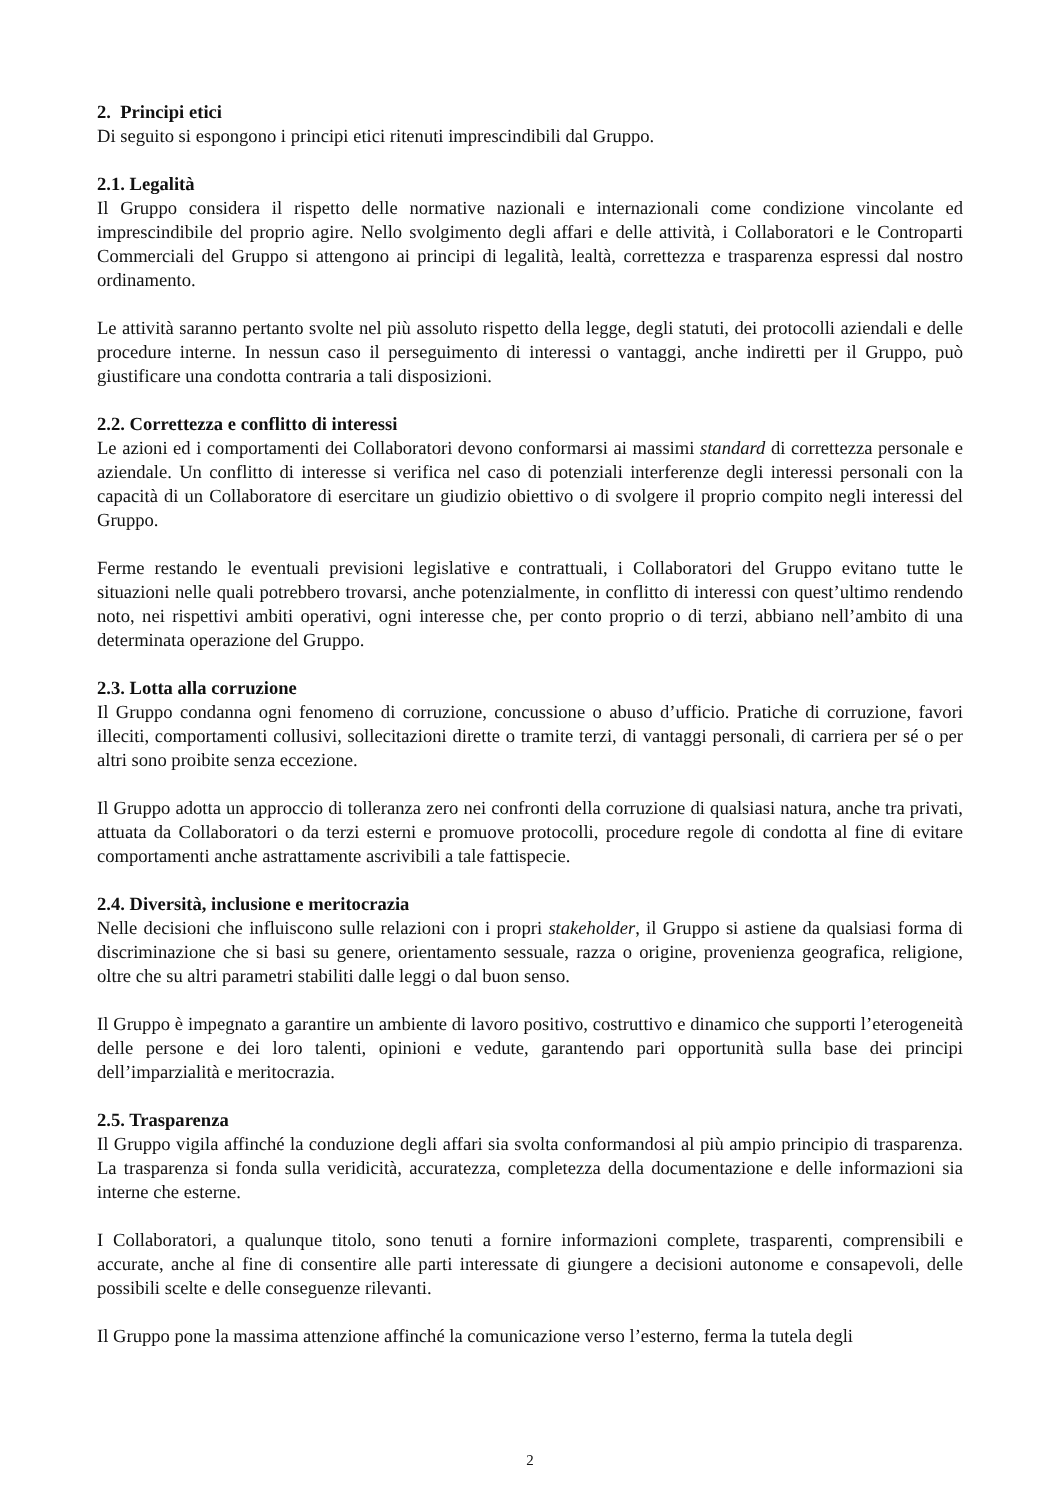2. Principi etici
Di seguito si espongono i principi etici ritenuti imprescindibili dal Gruppo.
2.1. Legalità
Il Gruppo considera il rispetto delle normative nazionali e internazionali come condizione vincolante ed imprescindibile del proprio agire. Nello svolgimento degli affari e delle attività, i Collaboratori e le Controparti Commerciali del Gruppo si attengono ai principi di legalità, lealtà, correttezza e trasparenza espressi dal nostro ordinamento.
Le attività saranno pertanto svolte nel più assoluto rispetto della legge, degli statuti, dei protocolli aziendali e delle procedure interne. In nessun caso il perseguimento di interessi o vantaggi, anche indiretti per il Gruppo, può giustificare una condotta contraria a tali disposizioni.
2.2. Correttezza e conflitto di interessi
Le azioni ed i comportamenti dei Collaboratori devono conformarsi ai massimi standard di correttezza personale e aziendale. Un conflitto di interesse si verifica nel caso di potenziali interferenze degli interessi personali con la capacità di un Collaboratore di esercitare un giudizio obiettivo o di svolgere il proprio compito negli interessi del Gruppo.
Ferme restando le eventuali previsioni legislative e contrattuali, i Collaboratori del Gruppo evitano tutte le situazioni nelle quali potrebbero trovarsi, anche potenzialmente, in conflitto di interessi con quest’ultimo rendendo noto, nei rispettivi ambiti operativi, ogni interesse che, per conto proprio o di terzi, abbiano nell’ambito di una determinata operazione del Gruppo.
2.3. Lotta alla corruzione
Il Gruppo condanna ogni fenomeno di corruzione, concussione o abuso d’ufficio. Pratiche di corruzione, favori illeciti, comportamenti collusivi, sollecitazioni dirette o tramite terzi, di vantaggi personali, di carriera per sé o per altri sono proibite senza eccezione.
Il Gruppo adotta un approccio di tolleranza zero nei confronti della corruzione di qualsiasi natura, anche tra privati, attuata da Collaboratori o da terzi esterni e promuove protocolli, procedure regole di condotta al fine di evitare comportamenti anche astrattamente ascrivibili a tale fattispecie.
2.4. Diversità, inclusione e meritocrazia
Nelle decisioni che influiscono sulle relazioni con i propri stakeholder, il Gruppo si astiene da qualsiasi forma di discriminazione che si basi su genere, orientamento sessuale, razza o origine, provenienza geografica, religione, oltre che su altri parametri stabiliti dalle leggi o dal buon senso.
Il Gruppo è impegnato a garantire un ambiente di lavoro positivo, costruttivo e dinamico che supporti l’eterogeneità delle persone e dei loro talenti, opinioni e vedute, garantendo pari opportunità sulla base dei principi dell’imparzialità e meritocrazia.
2.5. Trasparenza
Il Gruppo vigila affinché la conduzione degli affari sia svolta conformandosi al più ampio principio di trasparenza. La trasparenza si fonda sulla veridicità, accuratezza, completezza della documentazione e delle informazioni sia interne che esterne.
I Collaboratori, a qualunque titolo, sono tenuti a fornire informazioni complete, trasparenti, comprensibili e accurate, anche al fine di consentire alle parti interessate di giungere a decisioni autonome e consapevoli, delle possibili scelte e delle conseguenze rilevanti.
Il Gruppo pone la massima attenzione affinché la comunicazione verso l’esterno, ferma la tutela degli
2